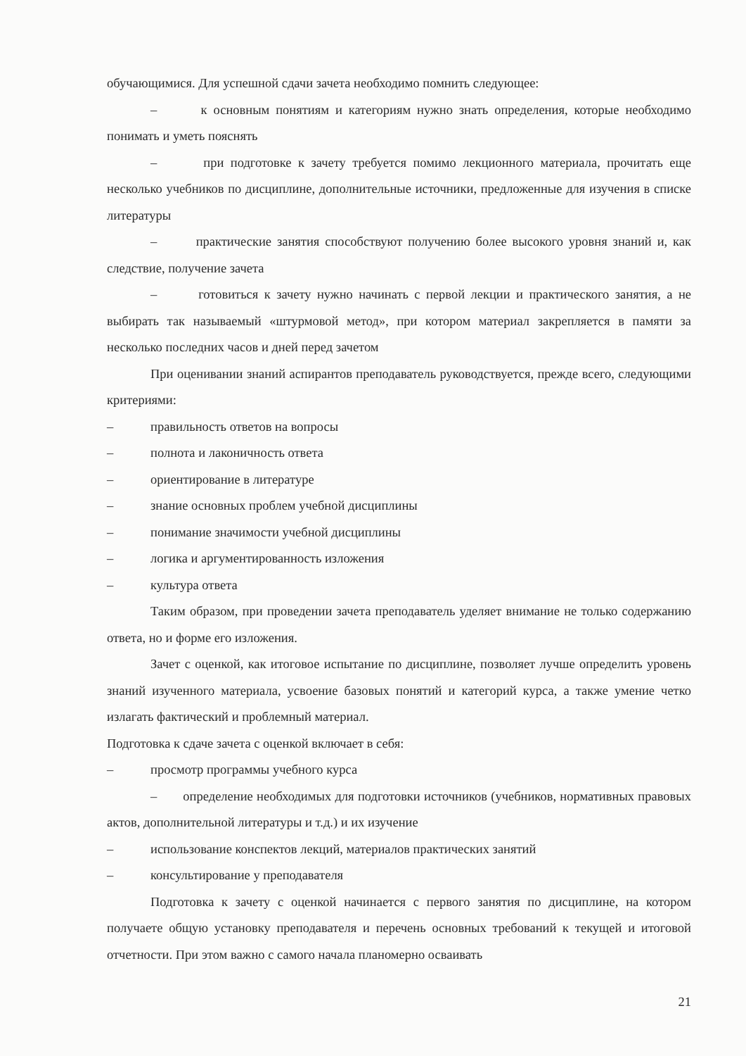обучающимися. Для успешной сдачи зачета необходимо помнить следующее:
– к основным понятиям и категориям нужно знать определения, которые необходимо понимать и уметь пояснять
– при подготовке к зачету требуется помимо лекционного материала, прочитать еще несколько учебников по дисциплине, дополнительные источники, предложенные для изучения в списке литературы
– практические занятия способствуют получению более высокого уровня знаний и, как следствие, получение зачета
– готовиться к зачету нужно начинать с первой лекции и практического занятия, а не выбирать так называемый «штурмовой метод», при котором материал закрепляется в памяти за несколько последних часов и дней перед зачетом
При оценивании знаний аспирантов преподаватель руководствуется, прежде всего, следующими критериями:
– правильность ответов на вопросы
– полнота и лаконичность ответа
– ориентирование в литературе
– знание основных проблем учебной дисциплины
– понимание значимости учебной дисциплины
– логика и аргументированность изложения
– культура ответа
Таким образом, при проведении зачета преподаватель уделяет внимание не только содержанию ответа, но и форме его изложения.
Зачет с оценкой, как итоговое испытание по дисциплине, позволяет лучше определить уровень знаний изученного материала, усвоение базовых понятий и категорий курса, а также умение четко излагать фактический и проблемный материал.
Подготовка к сдаче зачета с оценкой включает в себя:
– просмотр программы учебного курса
– определение необходимых для подготовки источников (учебников, нормативных правовых актов, дополнительной литературы и т.д.) и их изучение
– использование конспектов лекций, материалов практических занятий
– консультирование у преподавателя
Подготовка к зачету с оценкой начинается с первого занятия по дисциплине, на котором получаете общую установку преподавателя и перечень основных требований к текущей и итоговой отчетности. При этом важно с самого начала планомерно осваивать
21